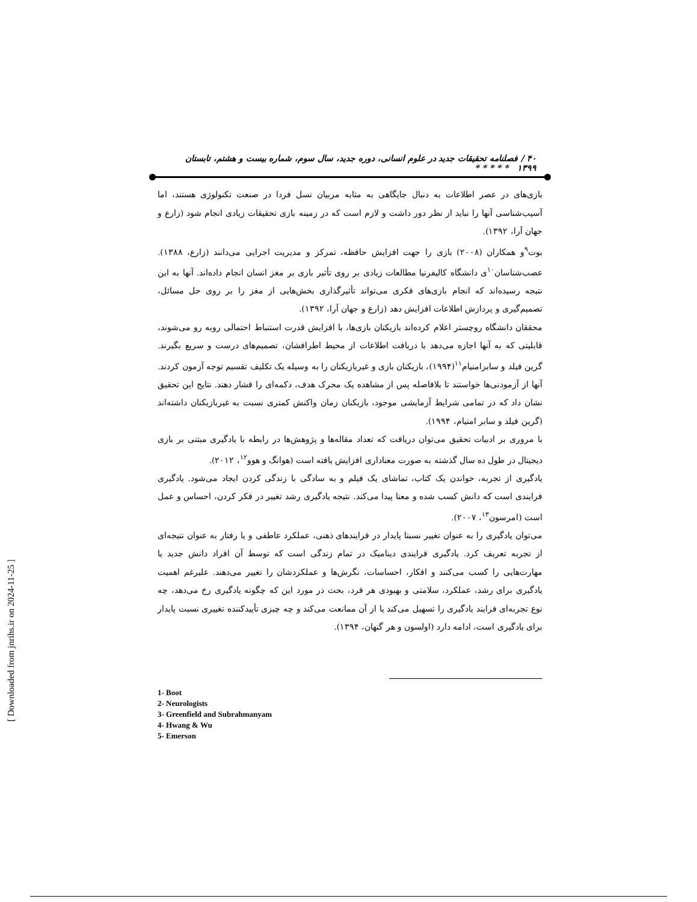۴۰ / فصلنامه تحقیقات جدید در علوم انسانی، دوره جدید، سال سوم، شماره بیست و هشتم، تابستان ۱۳۹۹ * * * * *
بازی‌های در عصر اطلاعات به دنبال جایگاهی به مثابه مربیان نسل فردا در صنعت تکنولوژی هستند، اما آسیب‌شناسی آنها را نباید از نظر دور داشت و لازم است که در زمینه بازی تحقیقات زیادی انجام شود (زارع و جهان آرا، ۱۳۹۲).
بوت<sup>۹</sup>و همکاران (۲۰۰۸) بازی را جهت افزایش حافظه، تمرکز و مدیریت اجرایی می‌دانند (زارع، ۱۳۸۸). عصب‌شناسان<sup>۱۰</sup>ی دانشگاه کالیفرنیا مطالعات زیادی بر روی تأثیر بازی بر مغز انسان انجام داده‌اند. آنها به این نتیجه رسیده‌اند که انجام بازی‌های فکری می‌تواند تأثیرگذاری بخش‌هایی از مغز را بر روی حل مسائل، تصمیم‌گیری و پردازش اطلاعات افزایش دهد (زارع و جهان آرا، ۱۳۹۲).
محققان دانشگاه روچستر اعلام کرده‌اند بازیکنان بازی‌ها، با افزایش قدرت استنباط احتمالی روبه رو می‌شوند، قابلیتی که به آنها اجازه می‌دهد با دریافت اطلاعات از محیط اطرافشان، تصمیم‌های درست و سریع بگیرند. گرین فیلد و سابرامنیام<sup>۱۱</sup>(۱۹۹۴)، بازیکنان بازی و غیربازیکنان را به وسیله یک تکلیف تقسیم توجه آزمون کردند. آنها از آزمودنی‌ها خواستند تا بلافاصله پس از مشاهده یک محرک هدف، دکمه‌ای را فشار دهند. نتایج این تحقیق نشان داد که در تمامی شرایط آزمایشی موجود، بازیکنان زمان واکنش کمتری نسبت به غیربازیکنان داشته‌اند (گرین فیلد و سابر امنیام، ۱۹۹۴).
با مروری بر ادبیات تحقیق می‌توان دریافت که تعداد مقاله‌ها و پژوهش‌ها در رابطه با یادگیری مبتنی بر بازی دیجیتال در طول ده سال گذشته به صورت معناداری افزایش یافته است (هوانگ و هوو<sup>۱۲</sup>، ۲۰۱۲).
یادگیری از تجربه، خواندن یک کتاب، تماشای یک فیلم و به سادگی با زندگی کردن ایجاد می‌شود. یادگیری فرایندی است که دانش کسب شده و معنا پیدا می‌کند. نتیجه یادگیری رشد تغییر در فکر کردن، احساس و عمل است (امرسون<sup>۱۳</sup>، ۲۰۰۷).
می‌توان یادگیری را به عنوان تغییر نسبتا پایدار در فرایندهای ذهنی، عملکرد عاطفی و یا رفتار به عنوان نتیجه‌ای از تجربه تعریف کرد. یادگیری فرایندی دینامیک در تمام زندگی است که توسط آن افراد دانش جدید یا مهارت‌هایی را کسب می‌کنند و افکار، احساسات، نگرش‌ها و عملکردشان را تغییر می‌دهند. علیرغم اهمیت یادگیری برای رشد، عملکرد، سلامتی و بهبودی هر فرد، بحث در مورد این که چگونه یادگیری رخ می‌دهد، چه نوع تجربه‌ای فرایند یادگیری را تسهیل می‌کند یا از آن ممانعت می‌کند و چه چیزی تأییدکننده تغییری نسبت پایدار برای یادگیری است، ادامه دارد (اولسون و هر گنهان، ۱۳۹۴).
1- Boot
2- Neurologists
3- Greenfield and Subrahmanyam
4- Hwang & Wu
5- Emerson
[ Downloaded from jnrihs.ir on 2024-11-25 ]